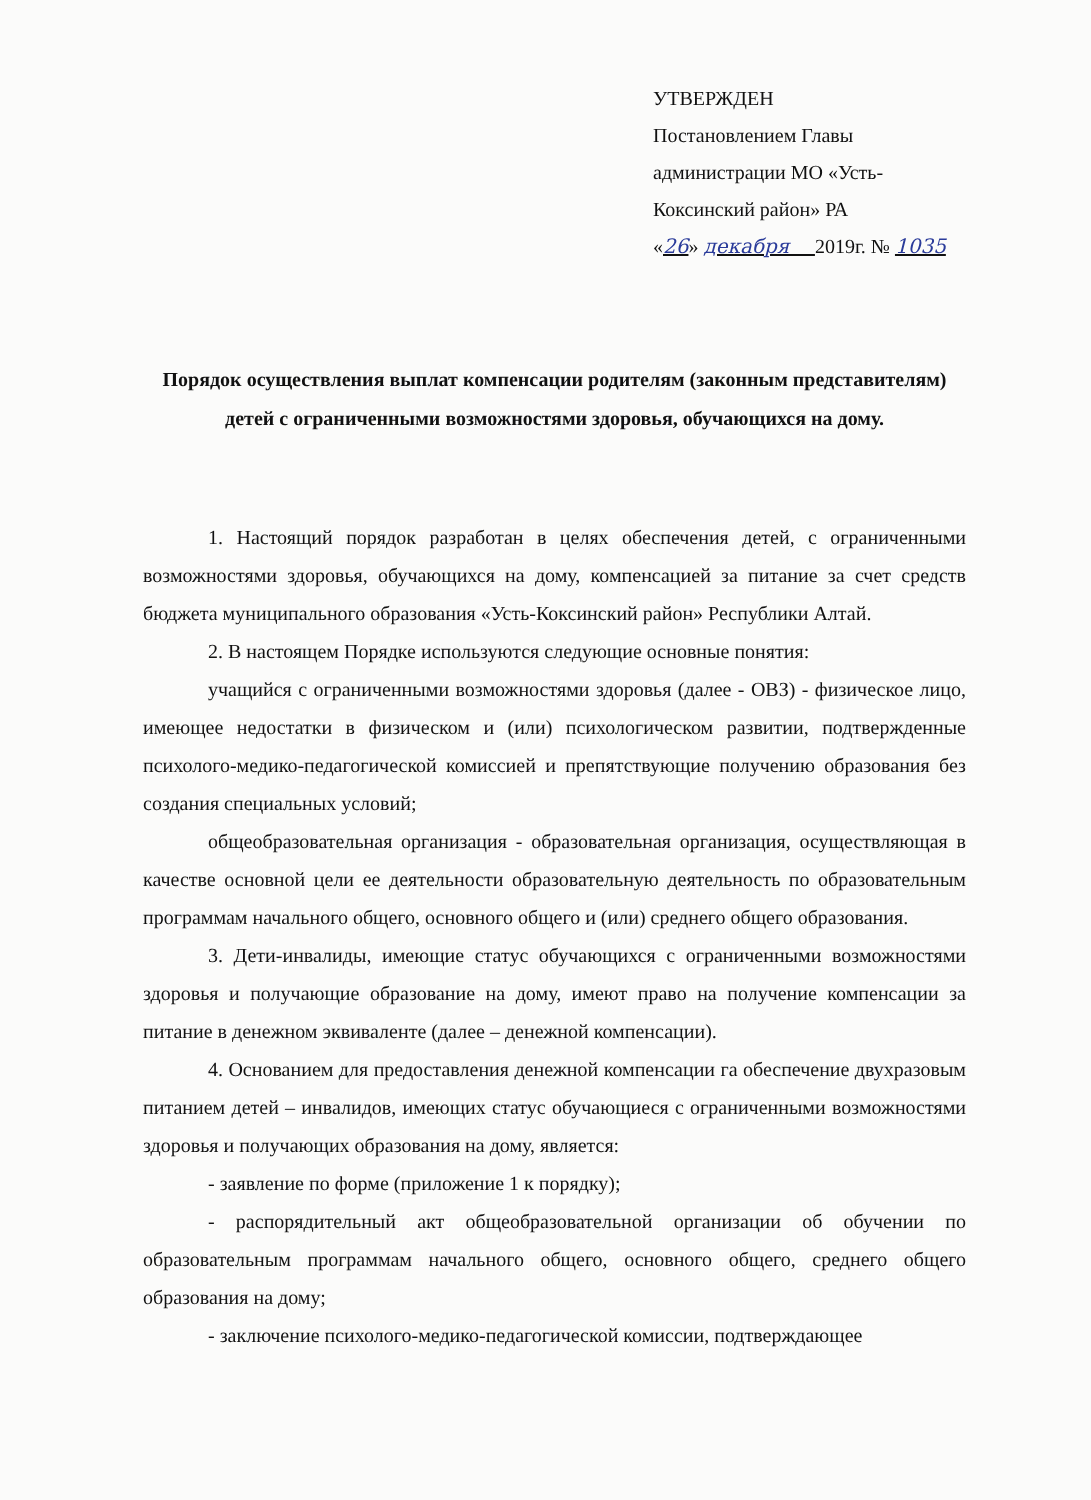УТВЕРЖДЕН
Постановлением Главы
администрации МО «Усть-
Коксинский район» РА
«26» декабря 2019г. № 1035
Порядок осуществления выплат компенсации родителям (законным представителям) детей с ограниченными возможностями здоровья, обучающихся на дому.
1. Настоящий порядок разработан в целях обеспечения детей, с ограниченными возможностями здоровья, обучающихся на дому, компенсацией за питание за счет средств бюджета муниципального образования «Усть-Коксинский район» Республики Алтай.
2. В настоящем Порядке используются следующие основные понятия:
учащийся с ограниченными возможностями здоровья (далее - ОВЗ) - физическое лицо, имеющее недостатки в физическом и (или) психологическом развитии, подтвержденные психолого-медико-педагогической комиссией и препятствующие получению образования без создания специальных условий;
общеобразовательная организация - образовательная организация, осуществляющая в качестве основной цели ее деятельности образовательную деятельность по образовательным программам начального общего, основного общего и (или) среднего общего образования.
3. Дети-инвалиды, имеющие статус обучающихся с ограниченными возможностями здоровья и получающие образование на дому, имеют право на получение компенсации за питание в денежном эквиваленте (далее – денежной компенсации).
4. Основанием для предоставления денежной компенсации га обеспечение двухразовым питанием детей – инвалидов, имеющих статус обучающиеся с ограниченными возможностями здоровья и получающих образования на дому, является:
- заявление по форме (приложение 1 к порядку);
- распорядительный акт общеобразовательной организации об обучении по образовательным программам начального общего, основного общего, среднего общего образования на дому;
- заключение психолого-медико-педагогической комиссии, подтверждающее